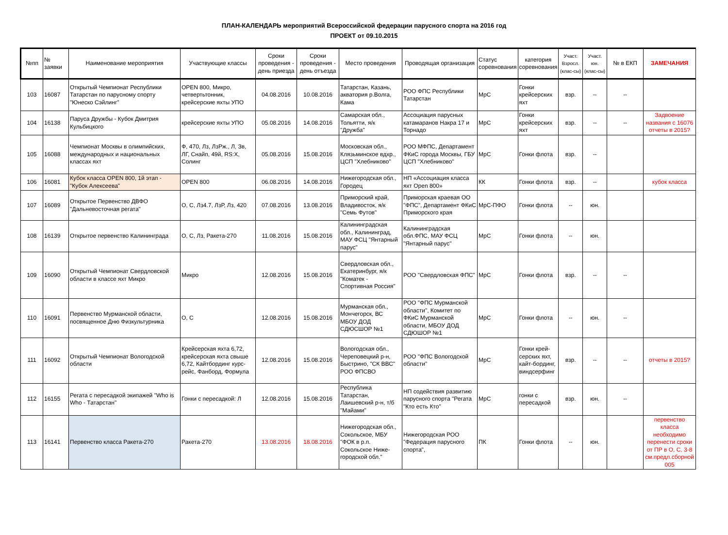ПЛАН-КАЛЕНДАРЬ мероприятий Всероссийской федерации парусного спорта на 2016 год
ПРОЕКТ от 09.10.2015
| №пп | № заявки | Наименование мероприятия | Участвующие классы | Сроки проведения - день приезда | Сроки проведения - день отъезда | Место проведения | Проводящая организация | Статус соревнования | категория соревнования | Участ. Взросл. (клас-сы) | Участ. юн. (клас-сы) | № в ЕКП | ЗАМЕЧАНИЯ |
| --- | --- | --- | --- | --- | --- | --- | --- | --- | --- | --- | --- | --- | --- |
| 103 | 16087 | Открытый Чемпионат Республики Татарстан по парусному спорту "Юнеско Сэйлинг" | OPEN 800, Микро, четвертьтонник, крейсерские яхты УПО | 04.08.2016 | 10.08.2016 | Татарстан, Казань, акватория р.Волга, Кама | РОО ФПС Республики Татарстан | МрС | Гонки крейсерских яхт | взр. | -- | -- | |
| 104 | 16138 | Паруса Дружбы - Кубок Дмитрия Кульбицкого | крейсерские яхты УПО | 05.08.2016 | 14.08.2016 | Самарская обл., Тольятти, я/к "Дружба" | Ассоциация парусных катамаранов Накра 17 и Торнадо | МрС | Гонки крейсерских яхт | взр. | -- | -- | Задвоение названия с 16076 отчеты в 2015? |
| 105 | 16088 | Чемпионат Москвы в олимпийских, международных и национальных классах яхт | Ф, 470, Лз, ЛзРж., Л, Зв, ЛГ, Снайп, 49й, RS:X, Солинг | 05.08.2016 | 15.08.2016 | Московская обл., Клязьминское вдхр., ЦСП "Хлебниково" | РОО МФПС, Департамент ФКиС города Москвы, ГБУ ЦСП "Хлебниково" | МрС | Гонки флота | взр. | -- | | |
| 106 | 16081 | Кубок класса OPEN 800, 1й этап - "Кубок Алексеева" | OPEN 800 | 06.08.2016 | 14.08.2016 | Нижегородская обл., Городец | НП «Ассоциация класса яхт Open 800» | КК | Гонки флота | взр. | -- | | кубок класса |
| 107 | 16089 | Открытое Первенство ДВФО "Дальневосточная регата" | О, С, Лз4.7, ЛзР, Лз, 420 | 07.08.2016 | 13.08.2016 | Приморский край, Владивосток, я/к "Семь Футов" | Приморская краевая ОО "ФПС", Департамент ФКиС Приморского края | МрС-ПФО | Гонки флота | -- | юн. | | |
| 108 | 16139 | Открытое первенство Калининграда | О, С, Лз, Ракета-270 | 11.08.2016 | 15.08.2016 | Калининградская обл., Калининград, МАУ ФСЦ "Янтарный парус" | Калининградская обл.ФПС, МАУ ФСЦ "Янтарный парус" | МрС | Гонки флота | -- | юн. | | |
| 109 | 16090 | Открытый Чемпионат Свердловской области в классе яхт Микро | Микро | 12.08.2016 | 15.08.2016 | Свердловская обл., Екатеринбург, я/к "Коматек - Спортивная Россия" | РОО "Свердловская ФПС" | МрС | Гонки флота | взр. | -- | -- | |
| 110 | 16091 | Первенство Мурманской области, посвященное Дню Физкультурника | О, С | 12.08.2016 | 15.08.2016 | Мурманская обл., Мончегорск, ВС МБОУ ДОД СДЮСШОР №1 | РОО "ФПС Мурманской области", Комитет по ФКиС Мурманской области, МБОУ ДОД СДЮШОР №1 | МрС | Гонки флота | -- | юн. | -- | |
| 111 | 16092 | Открытый Чемпионат Вологодской области | Крейсерская яхта 6,72, крейсерская яхта свыше 6,72, Кайтбординг курс-рейс, Фанборд, Формула | 12.08.2016 | 15.08.2016 | Вологодская обл., Череповецкий р-н, Быстрино, "СК ВВС" РОО ФПСВО | РОО "ФПС Вологодской области" | МрС | Гонки крей-серских яхт, кайт-бординг, виндсерфинг | взр. | -- | -- | отчеты в 2015? |
| 112 | 16155 | Регата с пересадкой экипажей "Who is Who - Татарстан" | Гонки с пересадкой: Л | 12.08.2016 | 15.08.2016 | Республика Татарстан, Лаишевский р-н, т/б "Майами" | НП содействия развитию парусного спорта "Регата "Кто есть Кто" | МрС | гонки с пересадкой | взр. | юн. | -- | |
| 113 | 16141 | Первенство класса Ракета-270 | Ракета-270 | 13.08.2016 | 18.08.2016 | Нижегородская обл., Сокольское, МБУ "ФОК в р.п. Сокольское Ниже-городской обл." | Нижегородская РОО "Федерация парусного спорта", | ПК | Гонки флота | -- | юн. | | первенство класса необходимо перенести сроки от ПР в О, С, 3-8 см.предл.сборной 005 |